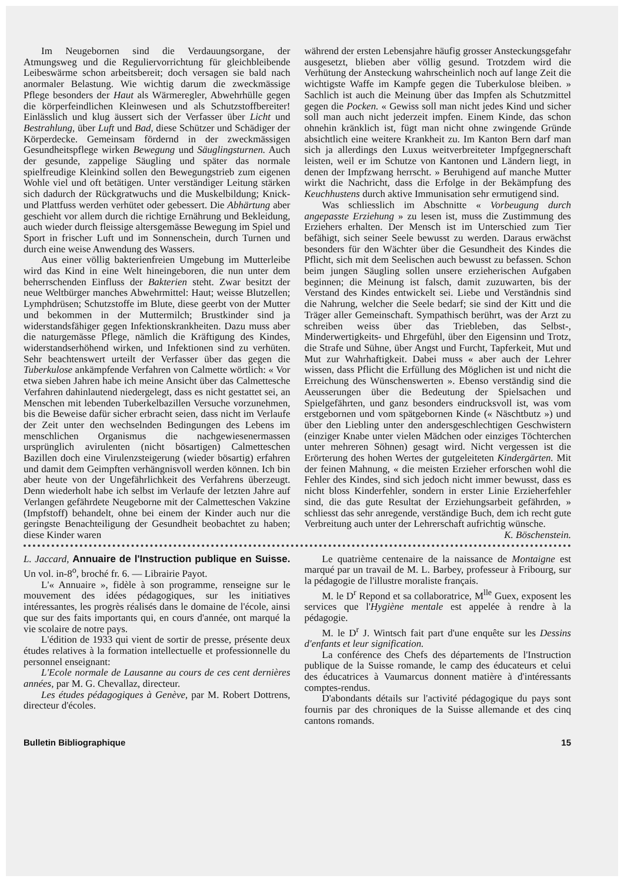Im Neugebornen sind die Verdauungsorgane, der Atmungsweg und die Reguliervorrichtung für gleichbleibende Leibeswärme schon arbeitsbereit; doch versagen sie bald nach anormaler Belastung. Wie wichtig darum die zweckmässige Pflege besonders der Haut als Wärmeregler, Abwehrhülle gegen die körperfeindlichen Kleinwesen und als Schutzstoffbereiter! Einlässlich und klug äussert sich der Verfasser über Licht und Bestrahlung, über Luft und Bad, diese Schützer und Schädiger der Körperdecke. Gemeinsam fördernd in der zweckmässigen Gesundheitspflege wirken Bewegung und Säuglingsturnen. Auch der gesunde, zappelige Säugling und später das normale spielfreudige Kleinkind sollen den Bewegungstrieb zum eigenen Wohle viel und oft betätigen. Unter verständiger Leitung stärken sich dadurch der Rückgratwuchs und die Muskelbildung; Knick- und Plattfuss werden verhütet oder gebessert. Die Abhärtung aber geschieht vor allem durch die richtige Ernährung und Bekleidung, auch wieder durch fleissige altersgemässe Bewegung im Spiel und Sport in frischer Luft und im Sonnenschein, durch Turnen und durch eine weise Anwendung des Wassers.
Aus einer völlig bakterienfreien Umgebung im Mutterleibe wird das Kind in eine Welt hineingeboren, die nun unter dem beherrschenden Einfluss der Bakterien steht. Zwar besitzt der neue Weltbürger manches Abwehrmittel: Haut; weisse Blutzellen; Lymphdrüsen; Schutzstoffe im Blute, diese geerbt von der Mutter und bekommen in der Muttermilch; Brustkinder sind ja widerstandsfähiger gegen Infektionskrankheiten. Dazu muss aber die naturgemässe Pflege, nämlich die Kräftigung des Kindes, widerstandserhöhend wirken, und Infektionen sind zu verhüten. Sehr beachtenswert urteilt der Verfasser über das gegen die Tuberkulose ankämpfende Verfahren von Calmette wörtlich: « Vor etwa sieben Jahren habe ich meine Ansicht über das Calmettesche Verfahren dahinlautend niedergelegt, dass es nicht gestattet sei, an Menschen mit lebenden Tuberkelbazillen Versuche vorzunehmen, bis die Beweise dafür sicher erbracht seien, dass nicht im Verlaufe der Zeit unter den wechselnden Bedingungen des Lebens im menschlichen Organismus die nachgewiesenermassen ursprünglich avirulenten (nicht bösartigen) Calmetteschen Bazillen doch eine Virulenzsteigerung (wieder bösartig) erfahren und damit dem Geimpften verhängnisvoll werden können. Ich bin aber heute von der Ungefährlichkeit des Verfahrens überzeugt. Denn wiederholt habe ich selbst im Verlaufe der letzten Jahre auf Verlangen gefährdete Neugeborne mit der Calmetteschen Vakzine (Impfstoff) behandelt, ohne bei einem der Kinder auch nur die geringste Benachteiligung der Gesundheit beobachtet zu haben; diese Kinder waren
während der ersten Lebensjahre häufig grosser Ansteckungsgefahr ausgesetzt, blieben aber völlig gesund. Trotzdem wird die Verhütung der Ansteckung wahrscheinlich noch auf lange Zeit die wichtigste Waffe im Kampfe gegen die Tuberkulose bleiben. » Sachlich ist auch die Meinung über das Impfen als Schutzmittel gegen die Pocken. « Gewiss soll man nicht jedes Kind und sicher soll man auch nicht jederzeit impfen. Einem Kinde, das schon ohnehin kränklich ist, fügt man nicht ohne zwingende Gründe absichtlich eine weitere Krankheit zu. Im Kanton Bern darf man sich ja allerdings den Luxus weitverbreiteter Impfgegnerschaft leisten, weil er im Schutze von Kantonen und Ländern liegt, in denen der Impfzwang herrscht. » Beruhigend auf manche Mutter wirkt die Nachricht, dass die Erfolge in der Bekämpfung des Keuchhustens durch aktive Immunisation sehr ermutigend sind.
Was schliesslich im Abschnitte « Vorbeugung durch angepasste Erziehung » zu lesen ist, muss die Zustimmung des Erziehers erhalten. Der Mensch ist im Unterschied zum Tier befähigt, sich seiner Seele bewusst zu werden. Daraus erwächst besonders für den Wächter über die Gesundheit des Kindes die Pflicht, sich mit dem Seelischen auch bewusst zu befassen. Schon beim jungen Säugling sollen unsere erzieherischen Aufgaben beginnen; die Meinung ist falsch, damit zuzuwarten, bis der Verstand des Kindes entwickelt sei. Liebe und Verständnis sind die Nahrung, welcher die Seele bedarf; sie sind der Kitt und die Träger aller Gemeinschaft. Sympathisch berührt, was der Arzt zu schreiben weiss über das Triebleben, das Selbst-, Minderwertigkeits- und Ehrgefühl, über den Eigensinn und Trotz, die Strafe und Sühne, über Angst und Furcht, Tapferkeit, Mut und Mut zur Wahrhaftigkeit. Dabei muss « aber auch der Lehrer wissen, dass Pflicht die Erfüllung des Möglichen ist und nicht die Erreichung des Wünschenswerten ». Ebenso verständig sind die Aeusserungen über die Bedeutung der Spielsachen und Spielgefährten, und ganz besonders eindrucksvoll ist, was vom erstgebornen und vom spätgebornen Kinde (« Näschtbutz ») und über den Liebling unter den andersgeschlechtigen Geschwistern (einziger Knabe unter vielen Mädchen oder einziges Töchterchen unter mehreren Söhnen) gesagt wird. Nicht vergessen ist die Erörterung des hohen Wertes der gutgeleiteten Kindergärten. Mit der feinen Mahnung, « die meisten Erzieher erforschen wohl die Fehler des Kindes, sind sich jedoch nicht immer bewusst, dass es nicht bloss Kinderfehler, sondern in erster Linie Erzieherfehler sind, die das gute Resultat der Erziehungsarbeit gefährden, » schliesst das sehr anregende, verständige Buch, dem ich recht gute Verbreitung auch unter der Lehrerschaft aufrichtig wünsche. K. Böschenstein.
L. Jaccard, Annuaire de l'Instruction publique en Suisse. Un vol. in-8<sup>o</sup>, broché fr. 6. — Librairie Payot.
L'« Annuaire », fidèle à son programme, renseigne sur le mouvement des idées pédagogiques, sur les initiatives intéressantes, les progrès réalisés dans le domaine de l'école, ainsi que sur des faits importants qui, en cours d'année, ont marqué la vie scolaire de notre pays.
L'édition de 1933 qui vient de sortir de presse, présente deux études relatives à la formation intellectuelle et professionnelle du personnel enseignant:
L'Ecole normale de Lausanne au cours de ces cent dernières années, par M. G. Chevallaz, directeur.
Les études pédagogiques à Genève, par M. Robert Dottrens, directeur d'écoles.
Le quatrième centenaire de la naissance de Montaigne est marqué par un travail de M. L. Barbey, professeur à Fribourg, sur la pédagogie de l'illustre moraliste français.
M. le D<sup>r</sup> Repond et sa collaboratrice, M<sup>lle</sup> Guex, exposent les services que l'Hygiène mentale est appelée à rendre à la pédagogie.
M. le D<sup>r</sup> J. Wintsch fait part d'une enquête sur les Dessins d'enfants et leur signification.
La conférence des Chefs des départements de l'Instruction publique de la Suisse romande, le camp des éducateurs et celui des éducatrices à Vaumarcus donnent matière à d'intéressants comptes-rendus.
D'abondants détails sur l'activité pédagogique du pays sont fournis par des chroniques de la Suisse allemande et des cinq cantons romands.
Bulletin Bibliographique 15